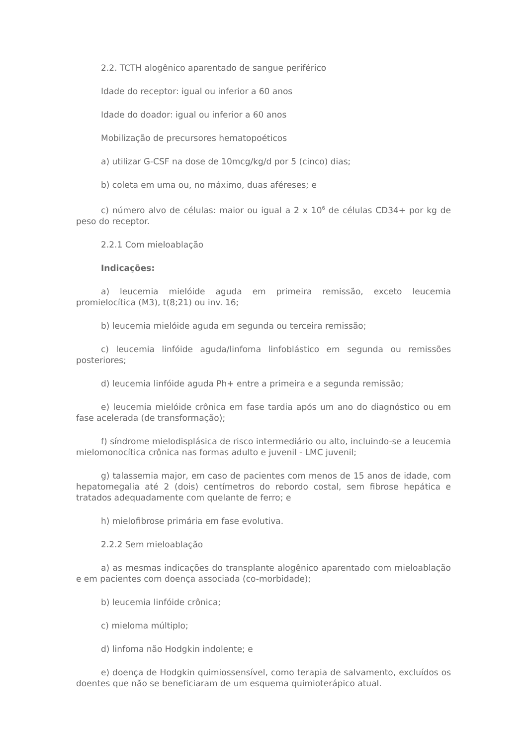2.2. TCTH alogênico aparentado de sangue periférico
Idade do receptor: igual ou inferior a 60 anos
Idade do doador: igual ou inferior a 60 anos
Mobilização de precursores hematopoéticos
a) utilizar G-CSF na dose de 10mcg/kg/d por 5 (cinco) dias;
b) coleta em uma ou, no máximo, duas aféreses; e
c) número alvo de células: maior ou igual a 2 x 10<sup>6</sup> de células CD34+ por kg de peso do receptor.
2.2.1 Com mieloablação
Indicações:
a) leucemia mielóide aguda em primeira remissão, exceto leucemia promielocítica (M3), t(8;21) ou inv. 16;
b) leucemia mielóide aguda em segunda ou terceira remissão;
c) leucemia linfóide aguda/linfoma linfoblástico em segunda ou remissões posteriores;
d) leucemia linfóide aguda Ph+ entre a primeira e a segunda remissão;
e) leucemia mielóide crônica em fase tardia após um ano do diagnóstico ou em fase acelerada (de transformação);
f) síndrome mielodisplásica de risco intermediário ou alto, incluindo-se a leucemia mielomonocítica crônica nas formas adulto e juvenil - LMC juvenil;
g) talassemia major, em caso de pacientes com menos de 15 anos de idade, com hepatomegalia até 2 (dois) centímetros do rebordo costal, sem fibrose hepática e tratados adequadamente com quelante de ferro; e
h) mielofibrose primária em fase evolutiva.
2.2.2 Sem mieloablação
a) as mesmas indicações do transplante alogênico aparentado com mieloablação e em pacientes com doença associada (co-morbidade);
b) leucemia linfóide crônica;
c) mieloma múltiplo;
d) linfoma não Hodgkin indolente; e
e) doença de Hodgkin quimiossensível, como terapia de salvamento, excluídos os doentes que não se beneficiaram de um esquema quimioterápico atual.